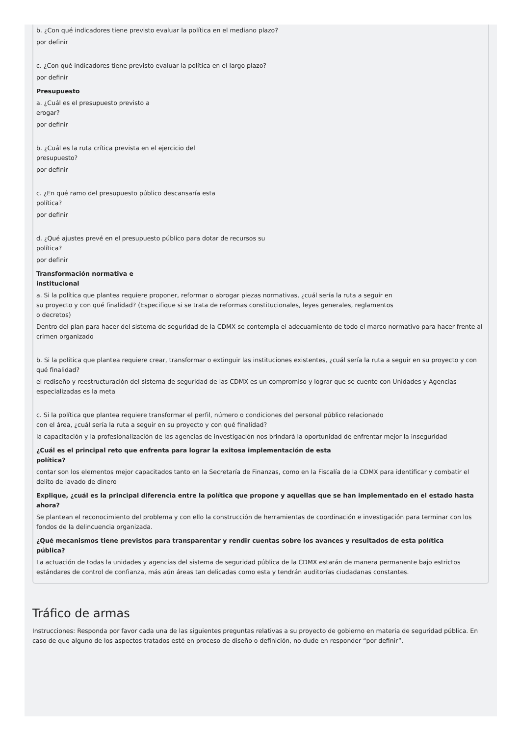b. ¿Con qué indicadores tiene previsto evaluar la política en el mediano plazo?
por definir
c. ¿Con qué indicadores tiene previsto evaluar la política en el largo plazo?
por definir
Presupuesto
a. ¿Cuál es el presupuesto previsto a
erogar?
por definir
b. ¿Cuál es la ruta crítica prevista en el ejercicio del
presupuesto?
por definir
c. ¿En qué ramo del presupuesto público descansaría esta
política?
por definir
d. ¿Qué ajustes prevé en el presupuesto público para dotar de recursos su
política?
por definir
Transformación normativa e
institucional
a. Si la política que plantea requiere proponer, reformar o abrogar piezas normativas, ¿cuál sería la ruta a seguir en
su proyecto y con qué finalidad? (Especifique si se trata de reformas constitucionales, leyes generales, reglamentos
o decretos)
Dentro del plan para hacer del sistema de seguridad de la CDMX se contempla el adecuamiento de todo el marco normativo para hacer frente al crimen organizado
b. Si la política que plantea requiere crear, transformar o extinguir las instituciones existentes, ¿cuál sería la ruta a seguir en su proyecto y con qué finalidad?
el rediseño y reestructuración del sistema de seguridad de las CDMX es un compromiso y lograr que se cuente con Unidades y Agencias especializadas es la meta
c. Si la política que plantea requiere transformar el perfil, número o condiciones del personal público relacionado
con el área, ¿cuál sería la ruta a seguir en su proyecto y con qué finalidad?
la capacitación y la profesionalización de las agencias de investigación nos brindará la oportunidad de enfrentar mejor la inseguridad
¿Cuál es el principal reto que enfrenta para lograr la exitosa implementación de esta
política?
contar son los elementos mejor capacitados tanto en la Secretaría de Finanzas, como en la Fiscalía de la CDMX para identificar y combatir el delito de lavado de dinero
Explique, ¿cuál es la principal diferencia entre la política que propone y aquellas que se han implementado en el estado hasta
ahora?
Se plantean el reconocimiento del problema y con ello la construcción de herramientas de coordinación e investigación para terminar con los fondos de la delincuencia organizada.
¿Qué mecanismos tiene previstos para transparentar y rendir cuentas sobre los avances y resultados de esta política
pública?
La actuación de todas la unidades y agencias del sistema de seguridad pública de la CDMX estarán de manera permanente bajo estrictos estándares de control de confianza, más aún áreas tan delicadas como esta y tendrán auditorías ciudadanas constantes.
Tráfico de armas
Instrucciones: Responda por favor cada una de las siguientes preguntas relativas a su proyecto de gobierno en materia de seguridad pública. En caso de que alguno de los aspectos tratados esté en proceso de diseño o definición, no dude en responder “por definir”.